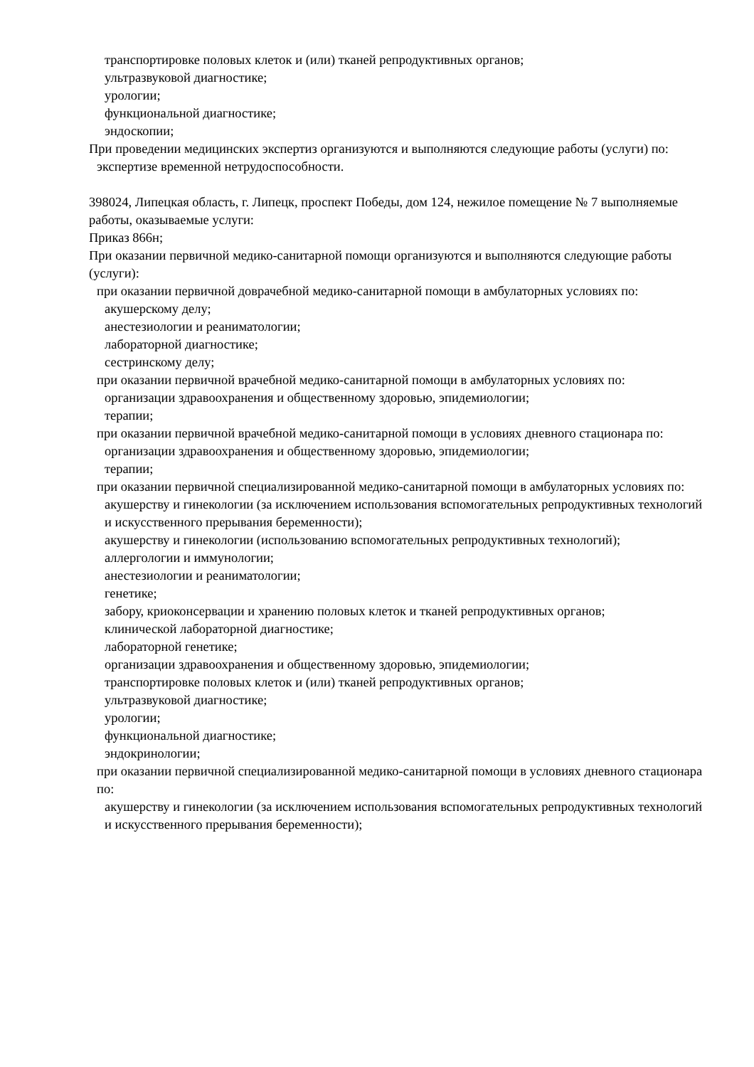транспортировке половых клеток и (или) тканей репродуктивных органов;
ультразвуковой диагностике;
урологии;
функциональной диагностике;
эндоскопии;
При проведении медицинских экспертиз организуются и выполняются следующие работы (услуги) по:
экспертизе временной нетрудоспособности.
398024, Липецкая область, г. Липецк, проспект Победы, дом 124, нежилое помещение № 7 выполняемые работы, оказываемые услуги:
Приказ 866н;
При оказании первичной медико-санитарной помощи организуются и выполняются следующие работы (услуги):
при оказании первичной доврачебной медико-санитарной помощи в амбулаторных условиях по:
акушерскому делу;
анестезиологии и реаниматологии;
лабораторной диагностике;
сестринскому делу;
при оказании первичной врачебной медико-санитарной помощи в амбулаторных условиях по:
организации здравоохранения и общественному здоровью, эпидемиологии;
терапии;
при оказании первичной врачебной медико-санитарной помощи в условиях дневного стационара по:
организации здравоохранения и общественному здоровью, эпидемиологии;
терапии;
при оказании первичной специализированной медико-санитарной помощи в амбулаторных условиях по:
акушерству и гинекологии (за исключением использования вспомогательных репродуктивных технологий и искусственного прерывания беременности);
акушерству и гинекологии (использованию вспомогательных репродуктивных технологий);
аллергологии и иммунологии;
анестезиологии и реаниматологии;
генетике;
забору, криоконсервации и хранению половых клеток и тканей репродуктивных органов;
клинической лабораторной диагностике;
лабораторной генетике;
организации здравоохранения и общественному здоровью, эпидемиологии;
транспортировке половых клеток и (или) тканей репродуктивных органов;
ультразвуковой диагностике;
урологии;
функциональной диагностике;
эндокринологии;
при оказании первичной специализированной медико-санитарной помощи в условиях дневного стационара по:
акушерству и гинекологии (за исключением использования вспомогательных репродуктивных технологий и искусственного прерывания беременности);